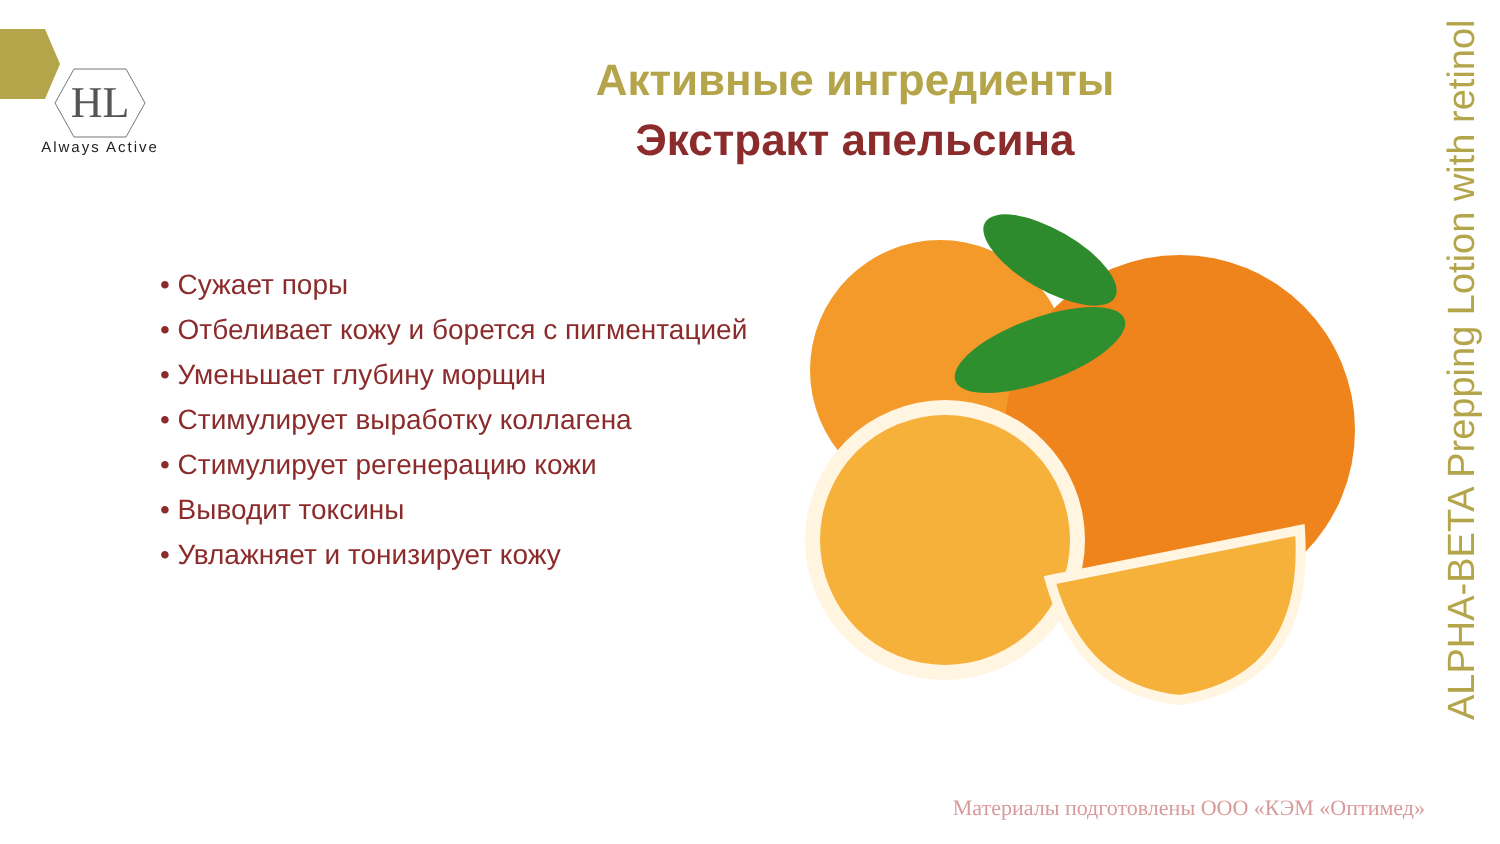HL
Always Active
Активные ингредиенты
Экстракт апельсина
• Сужает поры
• Отбеливает кожу и борется с пигментацией
• Уменьшает глубину морщин
• Стимулирует выработку коллагена
• Стимулирует регенерацию кожи
• Выводит токсины
• Увлажняет и тонизирует кожу
ALPHA-BETA Prepping Lotion with retinol
Материалы подготовлены ООО «КЭМ «Оптимед»